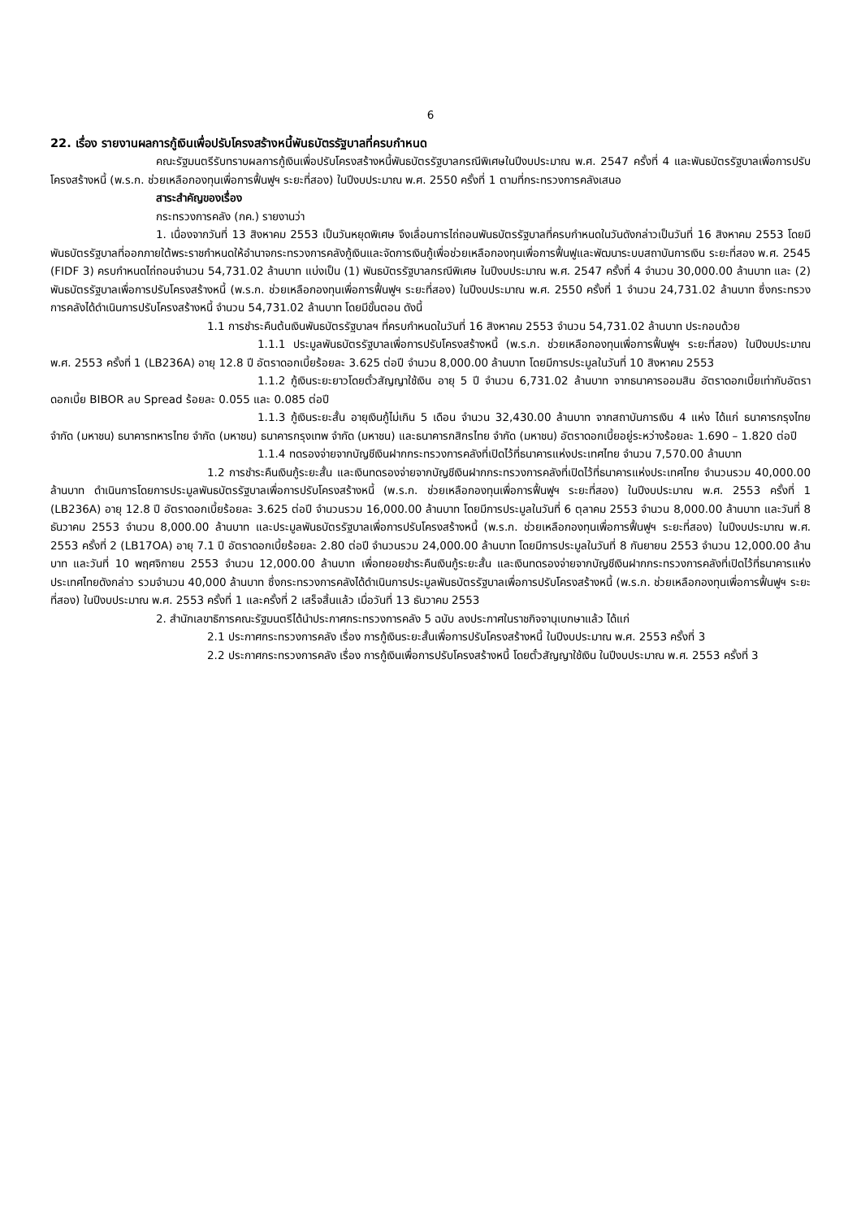6
22. เรื่อง รายงานผลการกู้เงินเพื่อปรับโครงสร้างหนี้พันธบัตรรัฐบาลที่ครบกำหนด
คณะรัฐมนตรีรับทราบผลการกู้เงินเพื่อปรับโครงสร้างหนี้พันธบัตรรัฐบาลกรณีพิเศษในปีงบประมาณ พ.ศ. 2547 ครั้งที่ 4 และพันธบัตรรัฐบาลเพื่อการปรับโครงสร้างหนี้ (พ.ร.ก. ช่วยเหลือกองทุนเพื่อการฟื้นฟูฯ ระยะที่สอง) ในปีงบประมาณ พ.ศ. 2550 ครั้งที่ 1 ตามที่กระทรวงการคลังเสนอ
สาระสำคัญของเรื่อง
กระทรวงการคลัง (กค.) รายงานว่า
1. เนื่องจากวันที่ 13 สิงหาคม 2553 เป็นวันหยุดพิเศษ จึงเลื่อนการไถ่ถอนพันธบัตรรัฐบาลที่ครบกำหนดในวันดังกล่าวเป็นวันที่ 16 สิงหาคม 2553 โดยมีพันธบัตรรัฐบาลที่ออกภายใต้พระราชกำหนดให้อำนาจกระทรวงการคลังกู้เงินและจัดการเงินกู้เพื่อช่วยเหลือกองทุนเพื่อการฟื้นฟูและพัฒนาระบบสถาบันการเงิน ระยะที่สอง พ.ศ. 2545 (FIDF 3) ครบกำหนดไถ่ถอนจำนวน 54,731.02 ล้านบาท แบ่งเป็น (1) พันธบัตรรัฐบาลกรณีพิเศษ ในปีงบประมาณ พ.ศ. 2547 ครั้งที่ 4 จำนวน 30,000.00 ล้านบาท และ (2) พันธบัตรรัฐบาลเพื่อการปรับโครงสร้างหนี้ (พ.ร.ก. ช่วยเหลือกองทุนเพื่อการฟื้นฟูฯ ระยะที่สอง) ในปีงบประมาณ พ.ศ. 2550 ครั้งที่ 1 จำนวน 24,731.02 ล้านบาท ซึ่งกระทรวงการคลังได้ดำเนินการปรับโครงสร้างหนี้ จำนวน 54,731.02 ล้านบาท โดยมีขั้นตอน ดังนี้
1.1 การชำระคืนต้นเงินพันธบัตรรัฐบาลฯ ที่ครบกำหนดในวันที่ 16 สิงหาคม 2553 จำนวน 54,731.02 ล้านบาท ประกอบด้วย
1.1.1 ประมูลพันธบัตรรัฐบาลเพื่อการปรับโครงสร้างหนี้ (พ.ร.ก. ช่วยเหลือกองทุนเพื่อการฟื้นฟูฯ ระยะที่สอง) ในปีงบประมาณ พ.ศ. 2553 ครั้งที่ 1 (LB236A) อายุ 12.8 ปี อัตราดอกเบี้ยร้อยละ 3.625 ต่อปี จำนวน 8,000.00 ล้านบาท โดยมีการประมูลในวันที่ 10 สิงหาคม 2553
1.1.2 กู้เงินระยะยาวโดยตั๋วสัญญาใช้เงิน อายุ 5 ปี จำนวน 6,731.02 ล้านบาท จากธนาคารออมสิน อัตราดอกเบี้ยเท่ากับอัตราดอกเบี้ย BIBOR ลบ Spread ร้อยละ 0.055 และ 0.085 ต่อปี
1.1.3 กู้เงินระยะสั้น อายุเงินกู้ไม่เกิน 5 เดือน จำนวน 32,430.00 ล้านบาท จากสถาบันการเงิน 4 แห่ง ได้แก่ ธนาคารกรุงไทย จำกัด (มหาชน) ธนาคารทหารไทย จำกัด (มหาชน) ธนาคารกรุงเทพ จำกัด (มหาชน) และธนาคารกสิกรไทย จำกัด (มหาชน) อัตราดอกเบี้ยอยู่ระหว่างร้อยละ 1.690 – 1.820 ต่อปี
1.1.4 ทดรองจ่ายจากบัญชีเงินฝากกระทรวงการคลังที่เปิดไว้ที่ธนาคารแห่งประเทศไทย จำนวน 7,570.00 ล้านบาท
1.2 การชำระคืนเงินกู้ระยะสั้น และเงินทดรองจ่ายจากบัญชีเงินฝากกระทรวงการคลังที่เปิดไว้ที่ธนาคารแห่งประเทศไทย จำนวนรวม 40,000.00 ล้านบาท ดำเนินการโดยการประมูลพันธบัตรรัฐบาลเพื่อการปรับโครงสร้างหนี้ (พ.ร.ก. ช่วยเหลือกองทุนเพื่อการฟื้นฟูฯ ระยะที่สอง) ในปีงบประมาณ พ.ศ. 2553 ครั้งที่ 1 (LB236A) อายุ 12.8 ปี อัตราดอกเบี้ยร้อยละ 3.625 ต่อปี จำนวนรวม 16,000.00 ล้านบาท โดยมีการประมูลในวันที่ 6 ตุลาคม 2553 จำนวน 8,000.00 ล้านบาท และวันที่ 8 ธันวาคม 2553 จำนวน 8,000.00 ล้านบาท และประมูลพันธบัตรรัฐบาลเพื่อการปรับโครงสร้างหนี้ (พ.ร.ก. ช่วยเหลือกองทุนเพื่อการฟื้นฟูฯ ระยะที่สอง) ในปีงบประมาณ พ.ศ. 2553 ครั้งที่ 2 (LB17OA) อายุ 7.1 ปี อัตราดอกเบี้ยร้อยละ 2.80 ต่อปี จำนวนรวม 24,000.00 ล้านบาท โดยมีการประมูลในวันที่ 8 กันยายน 2553 จำนวน 12,000.00 ล้านบาท และวันที่ 10 พฤศจิกายน 2553 จำนวน 12,000.00 ล้านบาท เพื่อทยอยชำระคืนเงินกู้ระยะสั้น และเงินทดรองจ่ายจากบัญชีเงินฝากกระทรวงการคลังที่เปิดไว้ที่ธนาคารแห่งประเทศไทยดังกล่าว รวมจำนวน 40,000 ล้านบาท ซึ่งกระทรวงการคลังได้ดำเนินการประมูลพันธบัตรรัฐบาลเพื่อการปรับโครงสร้างหนี้ (พ.ร.ก. ช่วยเหลือกองทุนเพื่อการฟื้นฟูฯ ระยะที่สอง) ในปีงบประมาณ พ.ศ. 2553 ครั้งที่ 1 และครั้งที่ 2 เสร็จสิ้นแล้ว เมื่อวันที่ 13 ธันวาคม 2553
2. สำนักเลขาธิการคณะรัฐมนตรีได้นำประกาศกระทรวงการคลัง 5 ฉบับ ลงประกาศในราชกิจจานุเบกษาแล้ว ได้แก่
2.1 ประกาศกระทรวงการคลัง เรื่อง การกู้เงินระยะสั้นเพื่อการปรับโครงสร้างหนี้ ในปีงบประมาณ พ.ศ. 2553 ครั้งที่ 3
2.2 ประกาศกระทรวงการคลัง เรื่อง การกู้เงินเพื่อการปรับโครงสร้างหนี้ โดยตั๋วสัญญาใช้เงิน ในปีงบประมาณ พ.ศ. 2553 ครั้งที่ 3